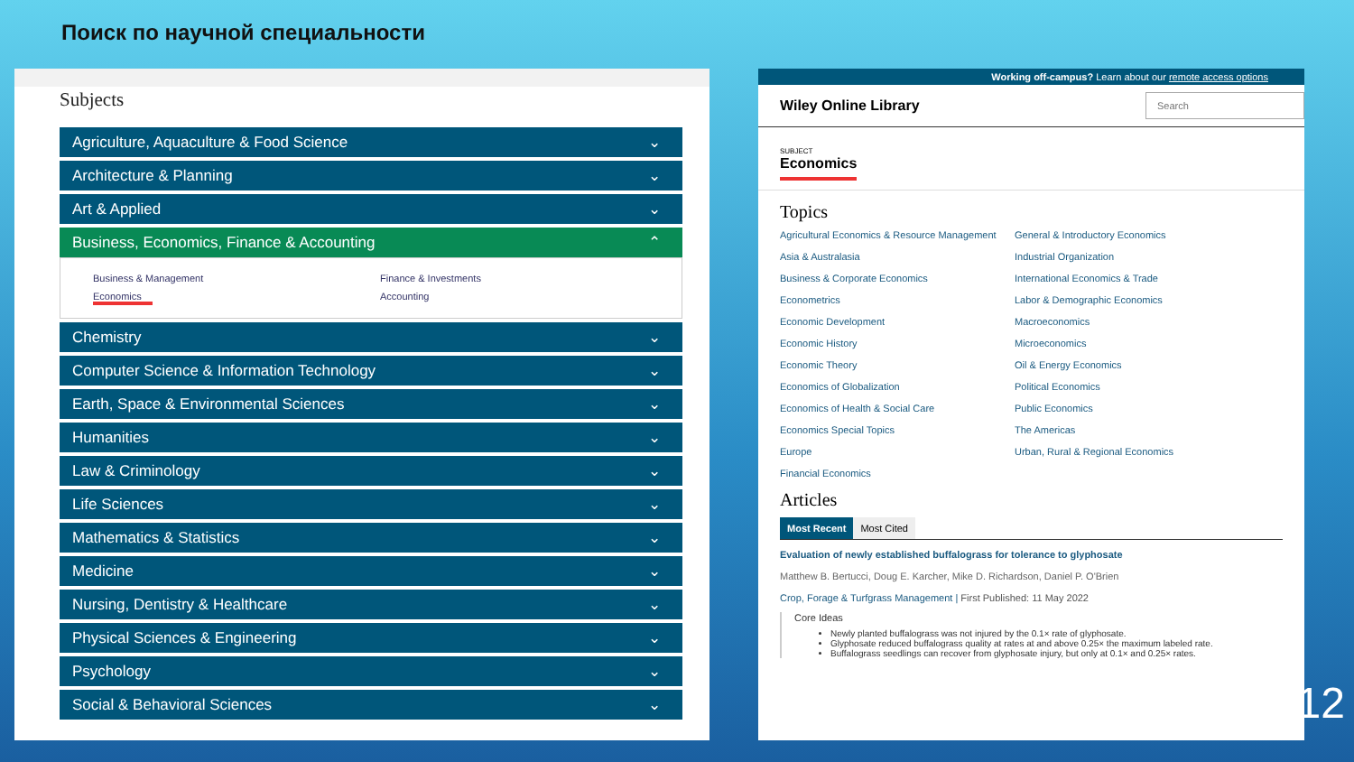Поиск по научной специальности
Subjects
Agriculture, Aquaculture & Food Science ⌄
Architecture & Planning ⌄
Art & Applied ⌄
Business, Economics, Finance & Accounting ⌃
Business & Management Finance & Investments Economics Accounting
Chemistry ⌄
Computer Science & Information Technology ⌄
Earth, Space & Environmental Sciences ⌄
Humanities ⌄
Law & Criminology ⌄
Life Sciences ⌄
Mathematics & Statistics ⌄
Medicine ⌄
Nursing, Dentistry & Healthcare ⌄
Physical Sciences & Engineering ⌄
Psychology ⌄
Social & Behavioral Sciences ⌄
Working off-campus? Learn about our remote access options
Wiley Online Library
Search
SUBJECT
Economics
Topics
Agricultural Economics & Resource Management General & Introductory Economics Asia & Australasia Industrial Organization Business & Corporate Economics International Economics & Trade Econometrics Labor & Demographic Economics Economic Development Macroeconomics Economic History Microeconomics Economic Theory Oil & Energy Economics Economics of Globalization Political Economics Economics of Health & Social Care Public Economics Economics Special Topics The Americas Europe Urban, Rural & Regional Economics Financial Economics
Articles
Most Recent Most Cited
Evaluation of newly established buffalograss for tolerance to glyphosate
Matthew B. Bertucci, Doug E. Karcher, Mike D. Richardson, Daniel P. O'Brien
Crop, Forage & Turfgrass Management | First Published: 11 May 2022
Core Ideas
Newly planted buffalograss was not injured by the 0.1× rate of glyphosate.
Glyphosate reduced buffalograss quality at rates at and above 0.25× the maximum labeled rate.
Buffalograss seedlings can recover from glyphosate injury, but only at 0.1× and 0.25× rates.
12